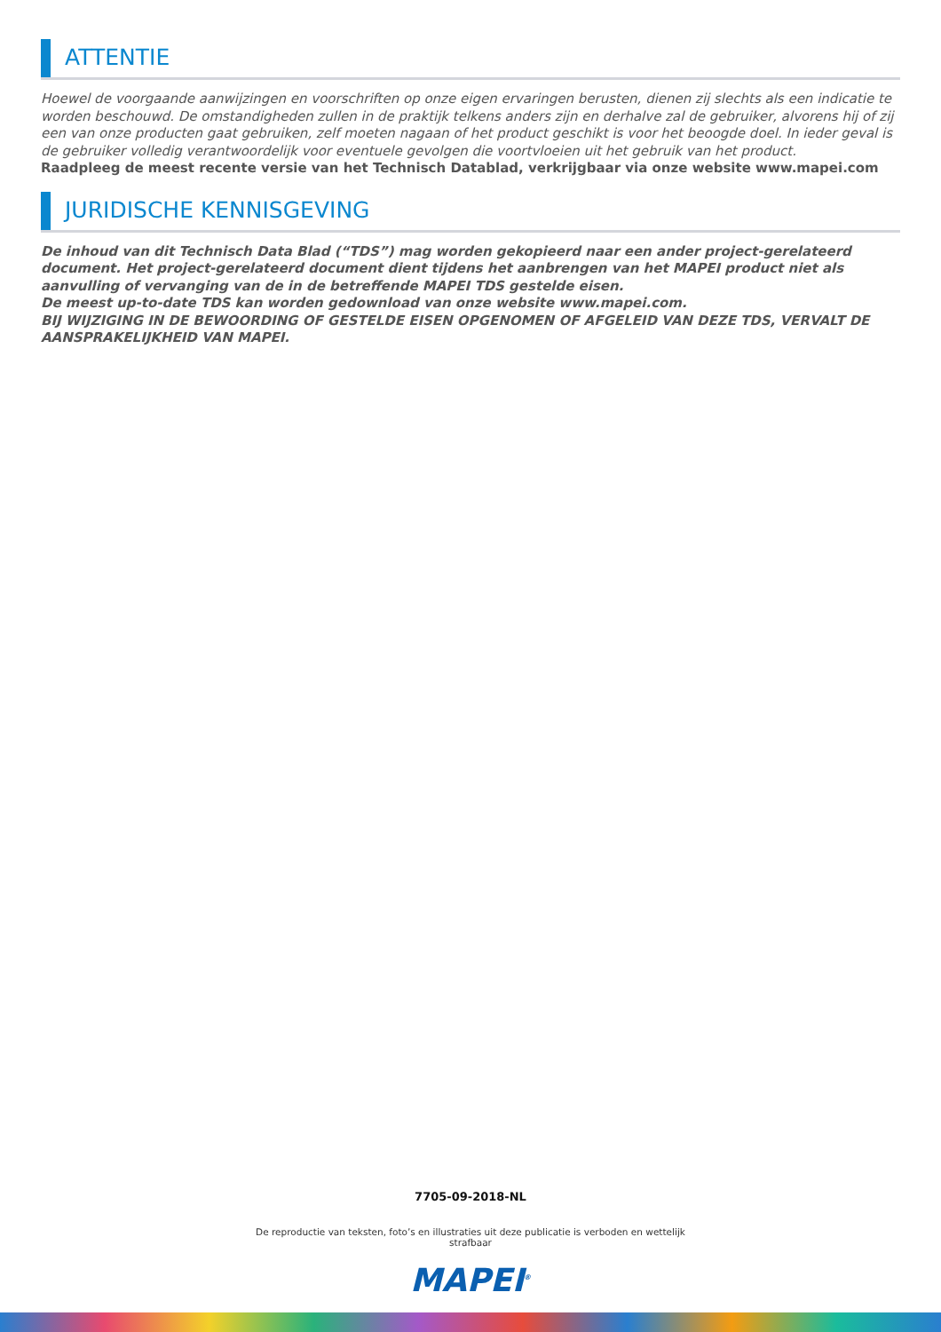ATTENTIE
Hoewel de voorgaande aanwijzingen en voorschriften op onze eigen ervaringen berusten, dienen zij slechts als een indicatie te worden beschouwd. De omstandigheden zullen in de praktijk telkens anders zijn en derhalve zal de gebruiker, alvorens hij of zij een van onze producten gaat gebruiken, zelf moeten nagaan of het product geschikt is voor het beoogde doel. In ieder geval is de gebruiker volledig verantwoordelijk voor eventuele gevolgen die voortvloeien uit het gebruik van het product.
Raadpleeg de meest recente versie van het Technisch Datablad, verkrijgbaar via onze website www.mapei.com
JURIDISCHE KENNISGEVING
De inhoud van dit Technisch Data Blad (“TDS”) mag worden gekopieerd naar een ander project-gerelateerd document. Het project-gerelateerd document dient tijdens het aanbrengen van het MAPEI product niet als aanvulling of vervanging van de in de betreffende MAPEI TDS gestelde eisen.
De meest up-to-date TDS kan worden gedownload van onze website www.mapei.com.
BIJ WIJZIGING IN DE BEWOORDING OF GESTELDE EISEN OPGENOMEN OF AFGELEID VAN DEZE TDS, VERVALT DE AANSPRAKELIJKHEID VAN MAPEI.
7705-09-2018-NL
De reproductie van teksten, foto’s en illustraties uit deze publicatie is verboden en wettelijk strafbaar
MAPEI<sup>®</sup>